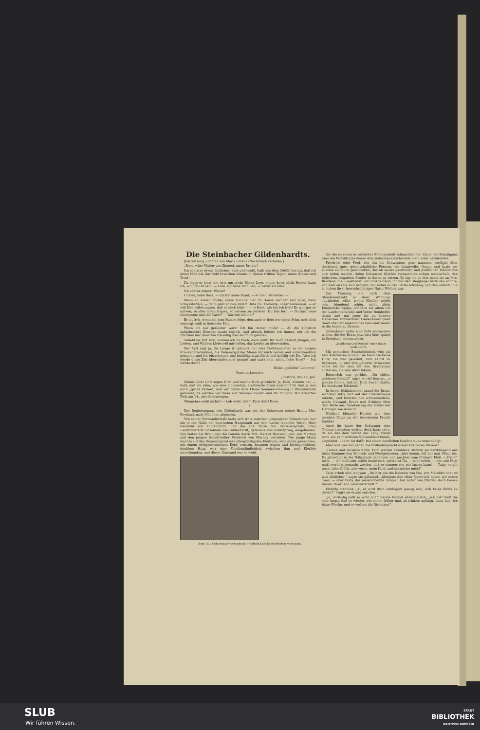Die Steinbacher Gildenhardts.
[Fortsetzung.] Roman von Maria Lorenz (Nachdruck verboten.)
„Rose, wäre Walter von Zinneck unser Bruder! —
Ich sagte so etwas ähnliches, halb unbewußt, halb aus dem Gefühl heraus, daß ich einen Halt wie ihn wohl brauchen könnte in diesen trüben Tagen, einen Schutz und Trost!
Da legte er leise den Arm um mich: Kleine Lore, kleine Lore, nicht Bruder kann ich, will ich Dir sein, — Lore, ich habe Dich lieb, — lieber als alles!
Ich schrak empor: Walter!
O Rose, liebe Rose, — ich bin seine Braut, — er mein Verlobter! —
Wenn all dieser Trubel, diese Unruhe hier im Hause vorüber sein wird, mein Schwesterlein, — dann geht er zum Vater! Hüte Du, Treueste, unser Geheimnis, — er will Dirs selber sagen, daß er mich liebt — — o Rose, wie bin ich froh! Es war gar so schwer, so alles allein tragen, so keinem zu gehören! Du bist fern, — Du hast neue Interessen; und der Vater? — Was bin ich ihm?
Er ist froh, wenn ich dem Manne folge, den auch er liebt wie einen Sohn, und mich versorgt weiß in liebender Hut.
Wenn ich nur gesünder wäre! Ich bin immer müde! — All die künstlich aufgebrachte Energie wankt täglich, und abends fiebere ich immer, seit ich die Pflichten der Hausfrau freiwillig hier auf mich geladen.
Sobald sie fort sind, komme ich zu Euch, dann müßt Ihr mich gesund pflegen, Ihr Lieben, und Walters Liebe soll mir helfen, das Leiden zu überwinden.
Der Arzt sagt ja, die Lunge ist gesund, nur dies Treibhausleben in der ewigen Krankenatmosphäre, die Ueberangst der Mama hat mich nervös und widerstandslos gemacht, und ich bin schwach und hinfällig, statt frisch und kräftig wie Du. Aber ich werde diese Zeit überwinden und gesund und stark sein, nicht, liebe Rose? — Ich werde doch?
Deine „geliebte" Leonore."
Rose an Leonore.
„Rostock, den 12. Juli.
Meine Lore! Gott segne Dich und mache Dich glücklich! Ja, Kind, komme her, — bald, daß ich sehe, wie eine glückselige, strahlende Braut aussieht! Es sind ja nun auch „große Ferien", und wir haben eine kleine Sommerwohnung in Warnemünde gemietet, da werden wir diese vier Wochen hausen und Du mit uns. Wir erwarten Dich am 14., also übermorgen.
Männchen weiß nichts! — Leb wohl, behüt Dich Gott! Rose.
8.
Der Regierungsrat von Gildenhardt war mit der Schwester seiner Braut, Mrs. Rowland, nach München abgereist.
Von seiner Verwandtschaft hatte sich trotz mehrfach ergangener Einladungen nur ein in der Nähe der bayrischen Hauptstadt auf dem Lande lebender Vetter, Herr Reinhold von Gildenhardt, und die alte Tante des Regierungsrats, Frau Landschaftsrat Rosalinde von Gildenhardt, geborene von Köferspring, eingefunden. Von Seiten der Braut war die Familie durch Mrs. Harriet Rowland, geb. von Martiny und den jungen Schriftsteller Friedrich von Martiny vertreten. Der junge Mann machte auf den Regierungsrat den allergünstigsten Eindruck, sehr schön gewachsen, mit einem edelgeschnittenen Kopf, ernsten, braunen Augen und leichtgelocktem, dunklem Haar, war eine Familienähnlichkeit zwischen ihm und Klotilde unverkennbar, und dieser Umstand war es wohl,
Zum 150. Geburtstag von Heinrich Friedrich Karl Reichsfreiherr vom Stein.
der die so schon in verliebter Befangenheit schmachtenden Sinne des Bräutigams über die Verhältnisse dieser drei seltsamen Geschwister noch mehr verblendete.
Friedrich oder Fred, wie ihn die Schwestern gern nannten, verfügte über denkbarst gute, gesellschaftliche Formen, ein klangvolles Organ und hatte vor kurzem ein Buch geschrieben, das ob seines geistvollen und poetischen Inhalts von sich reden machte. Seine Schwester Klotilde verstand es zudem meisterhaft, den hübschen, begabten Bruder in Szene zu setzen. Es lag ihr an ihm mehr als an Mrs. Rowland, die, ungebildet und unbedeutend, ihr nur den Steigbügel bedeuten konnte, von dem aus sie sich bequem und sicher in den Sattel schwang, und den unterm Fuß zu haben ihrer herrschsüchtigen Natur Wollust war.
Zur Trauung, die nach dem Standesamtsakt in ihrer Wohnung stattfinden sollte, wollte Klotilde schön sein, blendend schön, nicht allein Emmerichs wegen, sondern vor allem um der Landschaftsrätin und Vetter Reinholds; damit und mit jener ihr zu Gebote stehenden schillernden Liebenswürdigkeit Sand über ihr eigentliches Sein und Wesen in die Augen zu streuen.
Gildenhardt hatte eine Zofe engagieren wollen, die der Braut jetzt erst hier, später in Steinbach dienen sollte.
„Jagdkönig Graf Roland" einen Baum erkletternd.
Mit gemachter Bescheidenheit wies sie sein Anerbieten zurück. Sie brauchte keine Hilfe, sie war gewöhnt, sich selbst zu bedienen, — und ihre geliebte Schwester sollte bei ihr sein, ihr den Brautkranz aufsetzen, sie zum Altar führen.
Emmerich war gerührt. „Du süßes, goldenes Gemüt!" sagte er tief bewegt, „o welche Gnade, daß ich Dich finden durfte, Du kostbarer Edelstein!"
In ihrem Schlafzimmer stand die Braut, während Tatty sich auf der Chaiselongue rekelte, und breitete das schwerseidene, weiße Gewand, Kranz und Schleier über dem Bette aus, daneben lag das Kollier der Herzogin von Alencon.
Neidisch blinzelte Harriet wie eine gereizte Katze zu der blendenden Pracht hinüber.
Auch ihr hatte der Schwager eine Toilette schenken wollen, doch hatte sie's, da sie aus dem Vorrat der Lady Mabel noch ein sehr schönes Spitzenkleid besaß, abgelehnt, und er sie dafür mit einem herrlichen Opalschmuck entschädigt.
Aber was war das gegen die Brillantenpracht dieser kostbaren Riviere?
„Gähne und faulenze nicht, Tat!" weckte Klotildens Stimme sie hartklingend aus ihren dämmernden Wunsch- und Neidgedanken, „hier komm, hilf mir mal. Wozu bist Du jahrelang in die Nähschule gegangen und nachher zum Friseur? Flott — frisier' mich, — ich muß sehr schön heute sein, verstehst Du, — sehr schön, — der alte Narr muß verrückt gemacht werden, daß er nimmer von mir lassen kann! — Tatty, es gilt unser aller Glück, also voran, mein Kind, und schmücke mich!"
Tatty erhob sich langsam. „Du bist wie die Kaiserin von Fez, von Marokko oder so was ähnliches!" sagte sie gähnend, „übrigens den ollen Neubrück haben wir schon 'raus, — aber Dolly, das unverschämte Subjekt, hat außer von Pferden doch keinen blauen Dunst von Landwirtschaft!"
Klotilde erschrak. „O, er wird doch intelligent genug sein, sich keine Blöße zu geben?" fragte sie etwas unsicher.
„Ja, vorläufig paßt er wohl auf," meinte Harriet phlegmatisch, „ich hab' bloß die eine Angst, daß er wieder, wie schon früher mal, zu trinken anfängt, dann hab' ich blaue Flecke, und er verliert die Direktion!"
SLUB
Wir führen Wissen.
STADT
BIBLIOTHEK
BAUTZEN BUDYŠIN